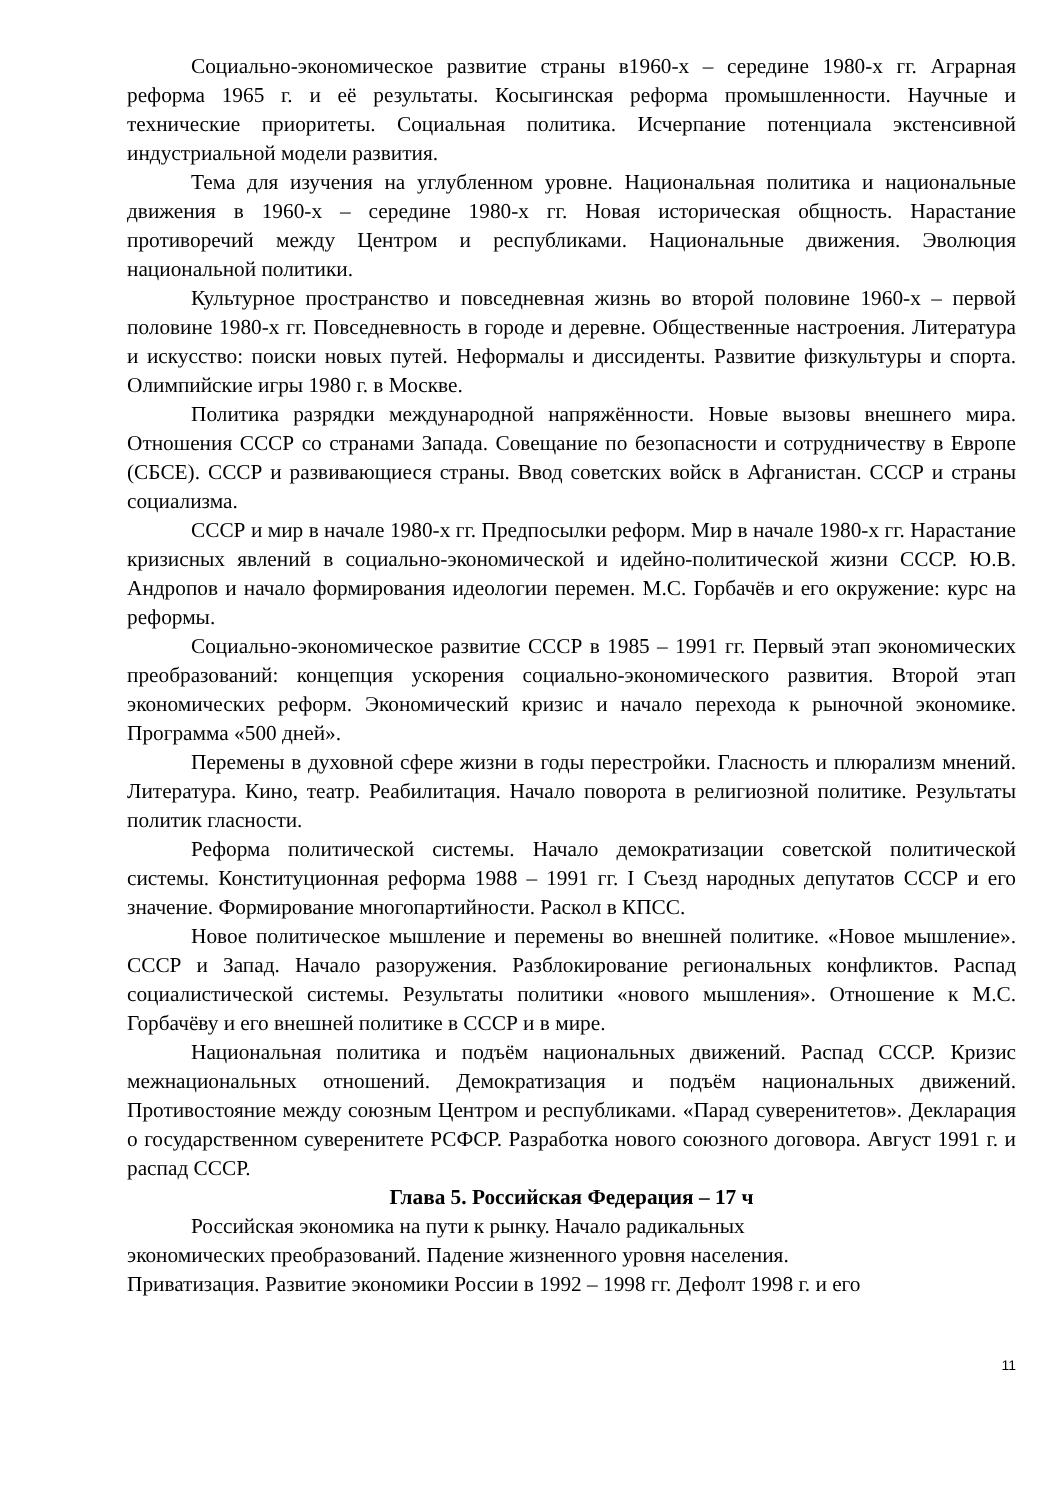Социально-экономическое развитие страны в1960-х – середине 1980-х гг. Аграрная реформа 1965 г. и её результаты. Косыгинская реформа промышленности. Научные и технические приоритеты. Социальная политика. Исчерпание потенциала экстенсивной индустриальной модели развития.
Тема для изучения на углубленном уровне. Национальная политика и национальные движения в 1960-х – середине 1980-х гг. Новая историческая общность. Нарастание противоречий между Центром и республиками. Национальные движения. Эволюция национальной политики.
Культурное пространство и повседневная жизнь во второй половине 1960-х – первой половине 1980-х гг. Повседневность в городе и деревне. Общественные настроения. Литература и искусство: поиски новых путей. Неформалы и диссиденты. Развитие физкультуры и спорта. Олимпийские игры 1980 г. в Москве.
Политика разрядки международной напряжённости. Новые вызовы внешнего мира. Отношения СССР со странами Запада. Совещание по безопасности и сотрудничеству в Европе (СБСЕ). СССР и развивающиеся страны. Ввод советских войск в Афганистан. СССР и страны социализма.
СССР и мир в начале 1980-х гг. Предпосылки реформ. Мир в начале 1980-х гг. Нарастание кризисных явлений в социально-экономической и идейно-политической жизни СССР. Ю.В. Андропов и начало формирования идеологии перемен. М.С. Горбачёв и его окружение: курс на реформы.
Социально-экономическое развитие СССР в 1985 – 1991 гг. Первый этап экономических преобразований: концепция ускорения социально-экономического развития. Второй этап экономических реформ. Экономический кризис и начало перехода к рыночной экономике. Программа «500 дней».
Перемены в духовной сфере жизни в годы перестройки. Гласность и плюрализм мнений. Литература. Кино, театр. Реабилитация. Начало поворота в религиозной политике. Результаты политик гласности.
Реформа политической системы. Начало демократизации советской политической системы. Конституционная реформа 1988 – 1991 гг. I Съезд народных депутатов СССР и его значение. Формирование многопартийности. Раскол в КПСС.
Новое политическое мышление и перемены во внешней политике. «Новое мышление». СССР и Запад. Начало разоружения. Разблокирование региональных конфликтов. Распад социалистической системы. Результаты политики «нового мышления». Отношение к М.С. Горбачёву и его внешней политике в СССР и в мире.
Национальная политика и подъём национальных движений. Распад СССР. Кризис межнациональных отношений. Демократизация и подъём национальных движений. Противостояние между союзным Центром и республиками. «Парад суверенитетов». Декларация о государственном суверенитете РСФСР. Разработка нового союзного договора. Август 1991 г. и распад СССР.
Глава 5. Российская Федерация – 17 ч
Российская экономика на пути к рынку. Начало радикальных
экономических преобразований. Падение жизненного уровня населения.
Приватизация. Развитие экономики России в 1992 – 1998 гг. Дефолт 1998 г. и его
11